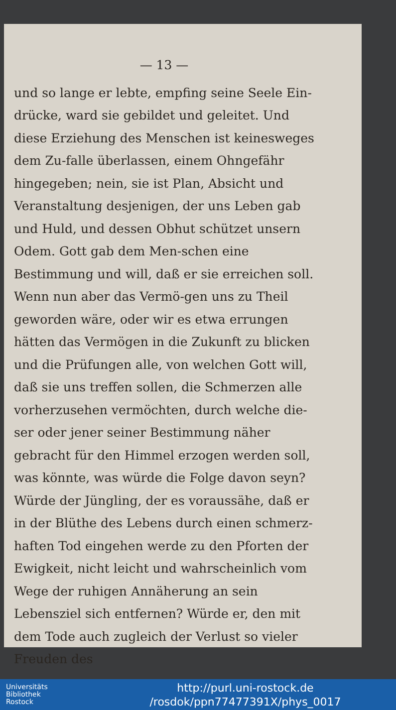— 13 —
und so lange er lebte, empfing seine Seele Ein-drücke, ward sie gebildet und geleitet. Und diese Erziehung des Menschen ist keinesweges dem Zu-falle überlassen, einem Ohngefähr hingegeben; nein, sie ist Plan, Absicht und Veranstaltung desjenigen, der uns Leben gab und Huld, und dessen Obhut schützet unsern Odem. Gott gab dem Men-schen eine Bestimmung und will, daß er sie erreichen soll. Wenn nun aber das Vermö-gen uns zu Theil geworden wäre, oder wir es etwa errungen hätten das Vermögen in die Zukunft zu blicken und die Prüfungen alle, von welchen Gott will, daß sie uns treffen sollen, die Schmerzen alle vorherzusehen vermöchten, durch welche die-ser oder jener seiner Bestimmung näher gebracht für den Himmel erzogen werden soll, was könnte, was würde die Folge davon seyn? Würde der Jüngling, der es voraussähe, daß er in der Blüthe des Lebens durch einen schmerz-haften Tod eingehen werde zu den Pforten der Ewigkeit, nicht leicht und wahrscheinlich vom Wege der ruhigen Annäherung an sein Lebensziel sich entfernen? Würde er, den mit dem Tode auch zugleich der Verlust so vieler Freuden des
Universitäts
Bibliothek
Rostock
http://purl.uni-rostock.de
/rosdok/ppn77477391X/phys_0017